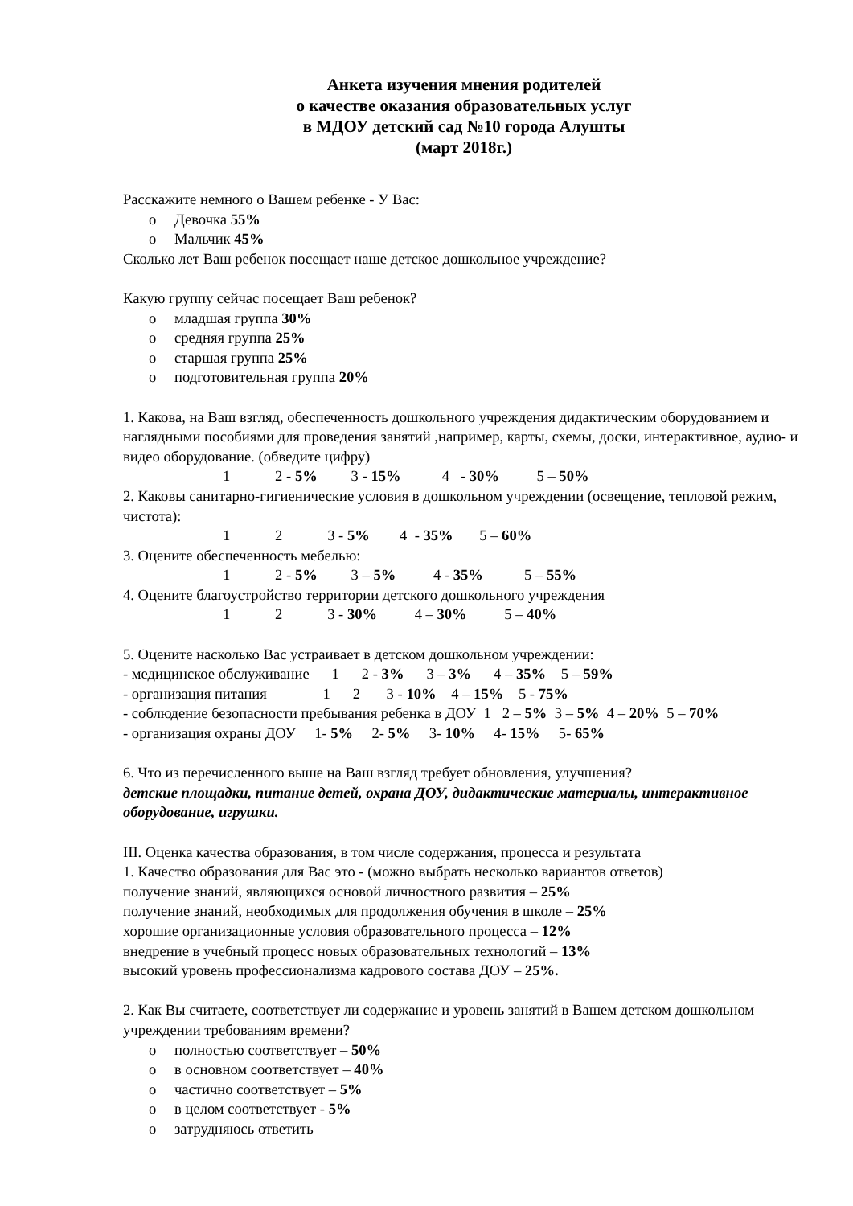Анкета изучения мнения родителей
о качестве оказания образовательных услуг
в МДОУ детский сад №10 города Алушты
(март 2018г.)
Расскажите немного о Вашем ребенке - У Вас:
o Девочка 55%
o Мальчик 45%
Сколько лет Ваш ребенок посещает наше детское дошкольное учреждение?
Какую группу сейчас посещает Ваш ребенок?
o младшая группа 30%
o средняя группа 25%
o старшая группа 25%
o подготовительная группа 20%
1. Какова, на Ваш взгляд, обеспеченность дошкольного учреждения дидактическим оборудованием и наглядными пособиями для проведения занятий ,например, карты, схемы, доски, интерактивное, аудио- и видео оборудование. (обведите цифру)
1 2 - 5% 3 - 15% 4 - 30% 5 – 50%
2. Каковы санитарно-гигиенические условия в дошкольном учреждении (освещение, тепловой режим, чистота):
1 2 3 - 5% 4 - 35% 5 – 60%
3. Оцените обеспеченность мебелью:
1 2 - 5% 3 – 5% 4 - 35% 5 – 55%
4. Оцените благоустройство территории детского дошкольного учреждения
1 2 3 - 30% 4 – 30% 5 – 40%
5. Оцените насколько Вас устраивает в детском дошкольном учреждении:
- медицинское обслуживание 1 2 - 3% 3 – 3% 4 – 35% 5 – 59%
- организация питания 1 2 3 - 10% 4 – 15% 5 - 75%
- соблюдение безопасности пребывания ребенка в ДОУ 1 2 – 5% 3 – 5% 4 – 20% 5 – 70%
- организация охраны ДОУ 1- 5% 2- 5% 3- 10% 4- 15% 5- 65%
6. Что из перечисленного выше на Ваш взгляд требует обновления, улучшения?
детские площадки, питание детей, охрана ДОУ, дидактические материалы, интерактивное оборудование, игрушки.
III. Оценка качества образования, в том числе содержания, процесса и результата
1. Качество образования для Вас это - (можно выбрать несколько вариантов ответов)
получение знаний, являющихся основой личностного развития – 25%
получение знаний, необходимых для продолжения обучения в школе – 25%
хорошие организационные условия образовательного процесса – 12%
внедрение в учебный процесс новых образовательных технологий – 13%
высокий уровень профессионализма кадрового состава ДОУ – 25%.
2. Как Вы считаете, соответствует ли содержание и уровень занятий в Вашем детском дошкольном учреждении требованиям времени?
o полностью соответствует – 50%
o в основном соответствует – 40%
o частично соответствует – 5%
o в целом соответствует - 5%
o затрудняюсь ответить